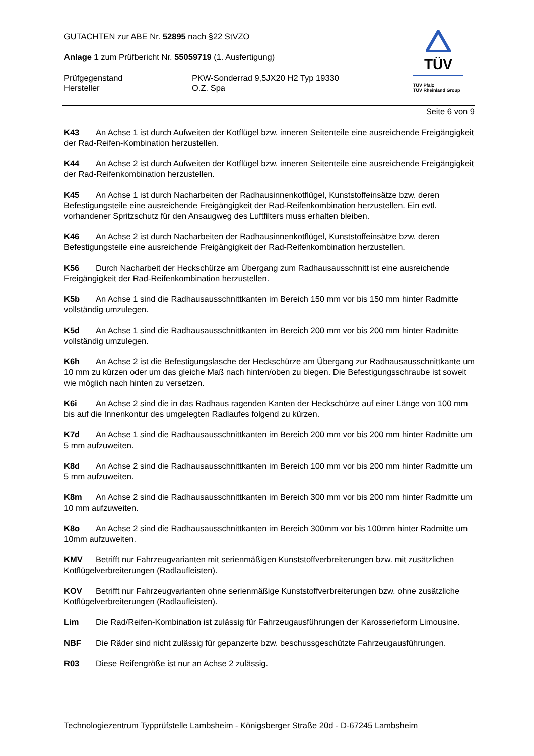GUTACHTEN zur ABE Nr. 52895 nach §22 StVZO
Anlage 1 zum Prüfbericht Nr. 55059719 (1. Ausfertigung)
Prüfgegenstand PKW-Sonderrad 9,5JX20 H2 Typ 19330
Hersteller O.Z. Spa
TÜV
TÜV Pfalz
TÜV Rheinland Group
Seite 6 von 9
K43 An Achse 1 ist durch Aufweiten der Kotflügel bzw. inneren Seitenteile eine ausreichende Freigängigkeit der Rad-Reifen-Kombination herzustellen.
K44 An Achse 2 ist durch Aufweiten der Kotflügel bzw. inneren Seitenteile eine ausreichende Freigängigkeit der Rad-Reifenkombination herzustellen.
K45 An Achse 1 ist durch Nacharbeiten der Radhausinnenkotflügel, Kunststoffeinsätze bzw. deren Befestigungsteile eine ausreichende Freigängigkeit der Rad-Reifenkombination herzustellen. Ein evtl. vorhandener Spritzschutz für den Ansaugweg des Luftfilters muss erhalten bleiben.
K46 An Achse 2 ist durch Nacharbeiten der Radhausinnenkotflügel, Kunststoffeinsätze bzw. deren Befestigungsteile eine ausreichende Freigängigkeit der Rad-Reifenkombination herzustellen.
K56 Durch Nacharbeit der Heckschürze am Übergang zum Radhausausschnitt ist eine ausreichende Freigängigkeit der Rad-Reifenkombination herzustellen.
K5b An Achse 1 sind die Radhausausschnittkanten im Bereich 150 mm vor bis 150 mm hinter Radmitte vollständig umzulegen.
K5d An Achse 1 sind die Radhausausschnittkanten im Bereich 200 mm vor bis 200 mm hinter Radmitte vollständig umzulegen.
K6h An Achse 2 ist die Befestigungslasche der Heckschürze am Übergang zur Radhausausschnittkante um 10 mm zu kürzen oder um das gleiche Maß nach hinten/oben zu biegen. Die Befestigungsschraube ist soweit wie möglich nach hinten zu versetzen.
K6i An Achse 2 sind die in das Radhaus ragenden Kanten der Heckschürze auf einer Länge von 100 mm bis auf die Innenkontur des umgelegten Radlaufes folgend zu kürzen.
K7d An Achse 1 sind die Radhausausschnittkanten im Bereich 200 mm vor bis 200 mm hinter Radmitte um 5 mm aufzuweiten.
K8d An Achse 2 sind die Radhausausschnittkanten im Bereich 100 mm vor bis 200 mm hinter Radmitte um 5 mm aufzuweiten.
K8m An Achse 2 sind die Radhausausschnittkanten im Bereich 300 mm vor bis 200 mm hinter Radmitte um 10 mm aufzuweiten.
K8o An Achse 2 sind die Radhausausschnittkanten im Bereich 300mm vor bis 100mm hinter Radmitte um 10mm aufzuweiten.
KMV Betrifft nur Fahrzeugvarianten mit serienmäßigen Kunststoffverbreiterungen bzw. mit zusätzlichen Kotflügelverbreiterungen (Radlaufleisten).
KOV Betrifft nur Fahrzeugvarianten ohne serienmäßige Kunststoffverbreiterungen bzw. ohne zusätzliche Kotflügelverbreiterungen (Radlaufleisten).
Lim Die Rad/Reifen-Kombination ist zulässig für Fahrzeugausführungen der Karosserieform Limousine.
NBF Die Räder sind nicht zulässig für gepanzerte bzw. beschussgeschützte Fahrzeugausführungen.
R03 Diese Reifengröße ist nur an Achse 2 zulässig.
Technologiezentrum Typprüfstelle Lambsheim - Königsberger Straße 20d - D-67245 Lambsheim